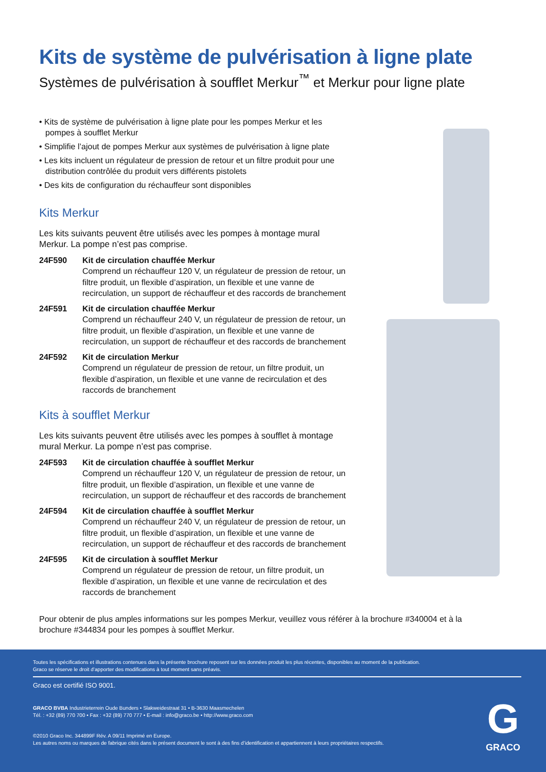Kits de système de pulvérisation à ligne plate
Systèmes de pulvérisation à soufflet Merkur<sup>™</sup> et Merkur pour ligne plate
• Kits de système de pulvérisation à ligne plate pour les pompes Merkur et les pompes à soufflet Merkur
• Simplifie l’ajout de pompes Merkur aux systèmes de pulvérisation à ligne plate
• Les kits incluent un régulateur de pression de retour et un filtre produit pour une distribution contrôlée du produit vers différents pistolets
• Des kits de configuration du réchauffeur sont disponibles
Kits Merkur
Les kits suivants peuvent être utilisés avec les pompes à montage mural Merkur. La pompe n’est pas comprise.
24F590 Kit de circulation chauffée Merkur
Comprend un réchauffeur 120 V, un régulateur de pression de retour, un filtre produit, un flexible d’aspiration, un flexible et une vanne de recirculation, un support de réchauffeur et des raccords de branchement
24F591 Kit de circulation chauffée Merkur
Comprend un réchauffeur 240 V, un régulateur de pression de retour, un filtre produit, un flexible d’aspiration, un flexible et une vanne de recirculation, un support de réchauffeur et des raccords de branchement
24F592 Kit de circulation Merkur
Comprend un régulateur de pression de retour, un filtre produit, un flexible d’aspiration, un flexible et une vanne de recirculation et des raccords de branchement
Kits à soufflet Merkur
Les kits suivants peuvent être utilisés avec les pompes à soufflet à montage mural Merkur. La pompe n’est pas comprise.
24F593 Kit de circulation chauffée à soufflet Merkur
Comprend un réchauffeur 120 V, un régulateur de pression de retour, un filtre produit, un flexible d’aspiration, un flexible et une vanne de recirculation, un support de réchauffeur et des raccords de branchement
24F594 Kit de circulation chauffée à soufflet Merkur
Comprend un réchauffeur 240 V, un régulateur de pression de retour, un filtre produit, un flexible d’aspiration, un flexible et une vanne de recirculation, un support de réchauffeur et des raccords de branchement
24F595 Kit de circulation à soufflet Merkur
Comprend un régulateur de pression de retour, un filtre produit, un flexible d’aspiration, un flexible et une vanne de recirculation et des raccords de branchement
Pour obtenir de plus amples informations sur les pompes Merkur, veuillez vous référer à la brochure #340004 et à la brochure #344834 pour les pompes à soufflet Merkur.
Toutes les spécifications et illustrations contenues dans la présente brochure reposent sur les données produit les plus récentes, disponibles au moment de la publication.
Graco se réserve le droit d’apporter des modifications à tout moment sans préavis.
Graco est certifié ISO 9001.
GRACO BVBA Industrieterrein Oude Bunders • Slakweidestraat 31 • B-3630 Maasmechelen
Tél. : +32 (89) 770 700 • Fax : +32 (89) 770 777 • E-mail : info@graco.be • http://www.graco.com
©2010 Graco Inc. 344899F Rév. A 09/11 Imprimé en Europe.
Les autres noms ou marques de fabrique cités dans le présent document le sont à des fins d’identification et appartiennent à leurs propriétaires respectifs.
G
GRACO